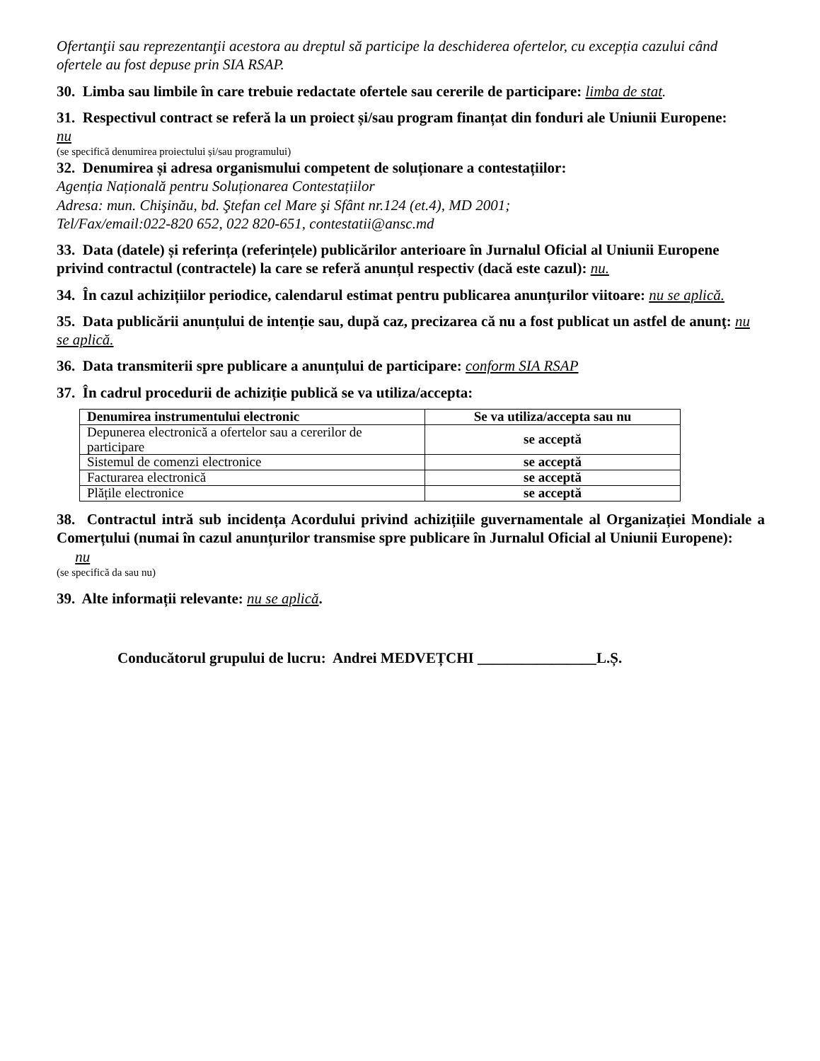Ofertanţii sau reprezentanţii acestora au dreptul să participe la deschiderea ofertelor, cu excepția cazului când ofertele au fost depuse prin SIA RSAP.
30. Limba sau limbile în care trebuie redactate ofertele sau cererile de participare: limba de stat.
31. Respectivul contract se referă la un proiect și/sau program finanțat din fonduri ale Uniunii Europene:
nu
(se specifică denumirea proiectului și/sau programului)
32. Denumirea și adresa organismului competent de soluționare a contestațiilor:
Agenția Națională pentru Soluționarea Contestațiilor
Adresa: mun. Chişinău, bd. Ştefan cel Mare şi Sfânt nr.124 (et.4), MD 2001;
Tel/Fax/email:022-820 652, 022 820-651, contestatii@ansc.md
33. Data (datele) și referința (referințele) publicărilor anterioare în Jurnalul Oficial al Uniunii Europene privind contractul (contractele) la care se referă anunțul respectiv (dacă este cazul): nu.
34. În cazul achizițiilor periodice, calendarul estimat pentru publicarea anunțurilor viitoare: nu se aplică.
35. Data publicării anunțului de intenție sau, după caz, precizarea că nu a fost publicat un astfel de anunţ: nu se aplică.
36. Data transmiterii spre publicare a anunțului de participare: conform SIA RSAP
37. În cadrul procedurii de achiziție publică se va utiliza/accepta:
| Denumirea instrumentului electronic | Se va utiliza/accepta sau nu |
| --- | --- |
| Depunerea electronică a ofertelor sau a cererilor de participare | se acceptă |
| Sistemul de comenzi electronice | se acceptă |
| Facturarea electronică | se acceptă |
| Plățile electronice | se acceptă |
38. Contractul intră sub incidența Acordului privind achizițiile guvernamentale al Organizației Mondiale a Comerțului (numai în cazul anunțurilor transmise spre publicare în Jurnalul Oficial al Uniunii Europene):
nu
(se specifică da sau nu)
39. Alte informații relevante: nu se aplică.
Conducătorul grupului de lucru: Andrei MEDVEȚCHI ________________L.Ș.